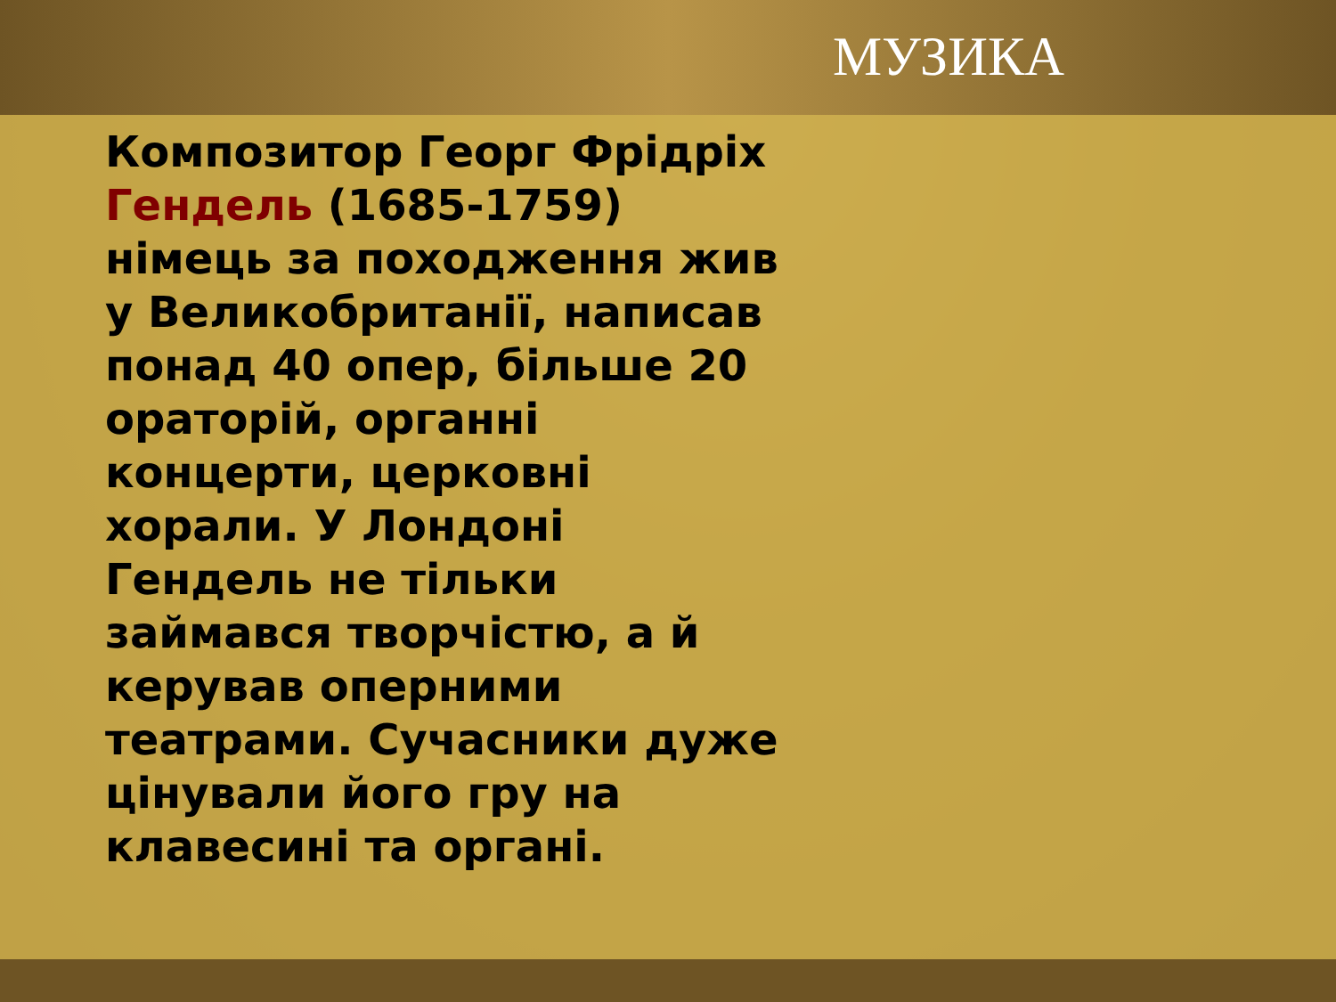МУЗИКА
Композитор Георг Фрідріх Гендель (1685-1759) німець за походження жив у Великобританії, написав понад 40 опер, більше 20 ораторій, органні концерти, церковні хорали. У Лондоні Гендель не тільки займався творчістю, а й керував оперними театрами. Сучасники дуже цінували його гру на клавесині та органі.